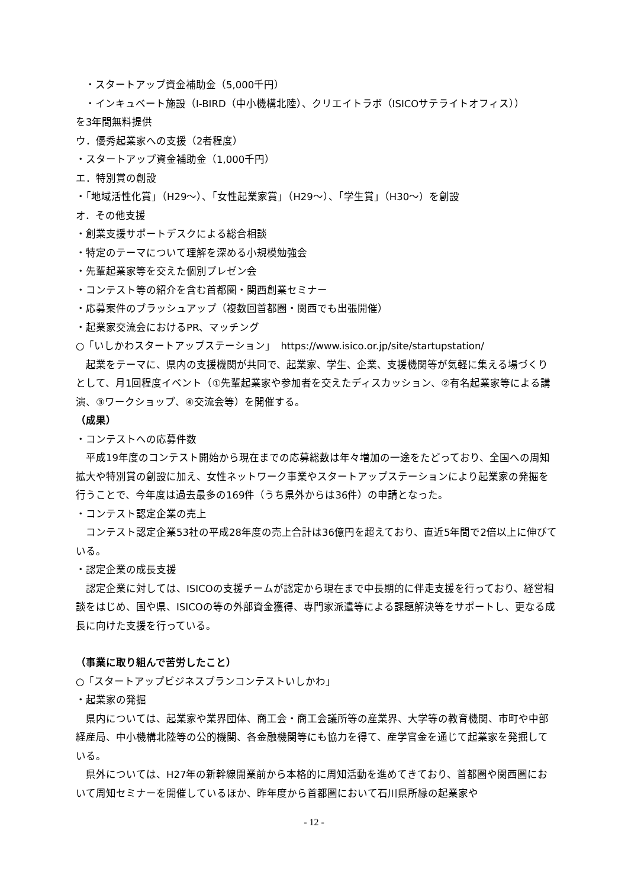・スタートアップ資金補助金（5,000千円）
・インキュベート施設（I-BIRD（中小機構北陸）、クリエイトラボ（ISICOサテライトオフィス））
を3年間無料提供
ウ．優秀起業家への支援（2者程度）
・スタートアップ資金補助金（1,000千円）
エ．特別賞の創設
・「地域活性化賞」（H29～）、「女性起業家賞」（H29～）、「学生賞」（H30～）を創設
オ．その他支援
・創業支援サポートデスクによる総合相談
・特定のテーマについて理解を深める小規模勉強会
・先輩起業家等を交えた個別プレゼン会
・コンテスト等の紹介を含む首都圏・関西創業セミナー
・応募案件のブラッシュアップ（複数回首都圏・関西でも出張開催）
・起業家交流会におけるPR、マッチング
○「いしかわスタートアップステーション」　https://www.isico.or.jp/site/startupstation/
　起業をテーマに、県内の支援機関が共同で、起業家、学生、企業、支援機関等が気軽に集える場づくりとして、月1回程度イベント（①先輩起業家や参加者を交えたディスカッション、②有名起業家等による講演、③ワークショップ、④交流会等）を開催する。
（成果）
・コンテストへの応募件数
　平成19年度のコンテスト開始から現在までの応募総数は年々増加の一途をたどっており、全国への周知拡大や特別賞の創設に加え、女性ネットワーク事業やスタートアップステーションにより起業家の発掘を行うことで、今年度は過去最多の169件（うち県外からは36件）の申請となった。
・コンテスト認定企業の売上
　コンテスト認定企業53社の平成28年度の売上合計は36億円を超えており、直近5年間で2倍以上に伸びている。
・認定企業の成長支援
　認定企業に対しては、ISICOの支援チームが認定から現在まで中長期的に伴走支援を行っており、経営相談をはじめ、国や県、ISICOの等の外部資金獲得、専門家派遣等による課題解決等をサポートし、更なる成長に向けた支援を行っている。
（事業に取り組んで苦労したこと）
○「スタートアップビジネスプランコンテストいしかわ」
・起業家の発掘
　県内については、起業家や業界団体、商工会・商工会議所等の産業界、大学等の教育機関、市町や中部経産局、中小機構北陸等の公的機関、各金融機関等にも協力を得て、産学官金を通じて起業家を発掘している。
　県外については、H27年の新幹線開業前から本格的に周知活動を進めてきており、首都圏や関西圏において周知セミナーを開催しているほか、昨年度から首都圏において石川県所縁の起業家や
- 12 -